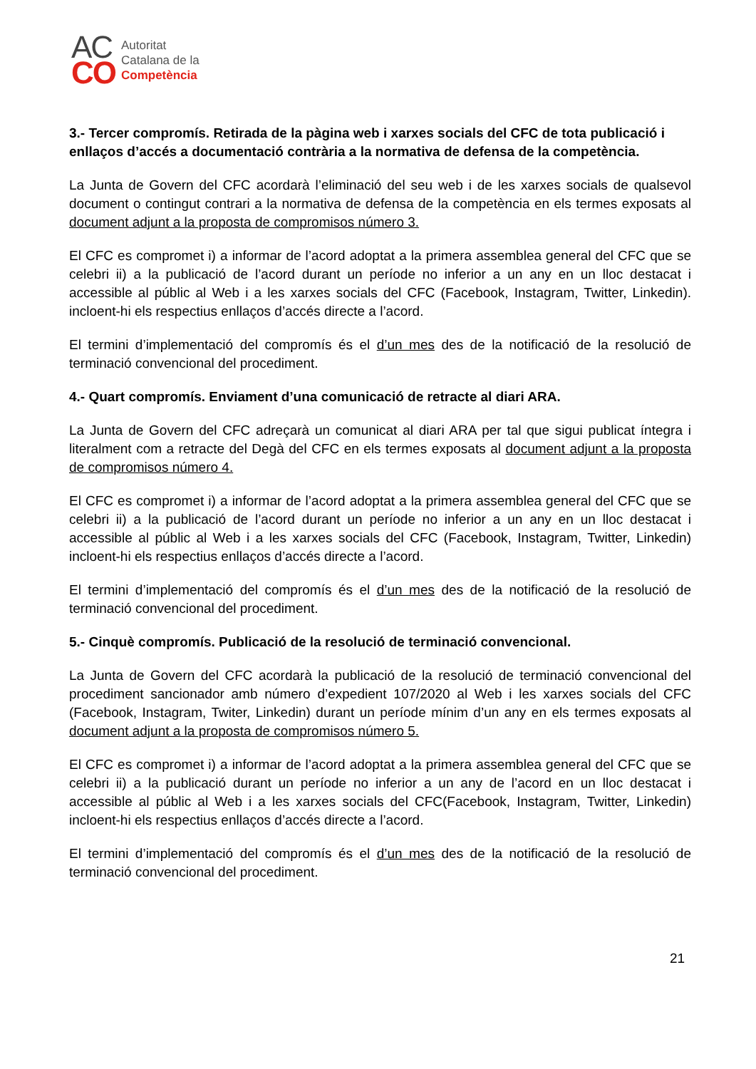AC
CO
Autoritat
Catalana de la
Competència
3.- Tercer compromís. Retirada de la pàgina web i xarxes socials del CFC de tota publicació i enllaços d’accés a documentació contrària a la normativa de defensa de la competència.
La Junta de Govern del CFC acordarà l’eliminació del seu web i de les xarxes socials de qualsevol document o contingut contrari a la normativa de defensa de la competència en els termes exposats al document adjunt a la proposta de compromisos número 3.
El CFC es compromet i) a informar de l’acord adoptat a la primera assemblea general del CFC que se celebri ii) a la publicació de l’acord durant un període no inferior a un any en un lloc destacat i accessible al públic al Web i a les xarxes socials del CFC (Facebook, Instagram, Twitter, Linkedin). incloent-hi els respectius enllaços d’accés directe a l’acord.
El termini d’implementació del compromís és el d’un mes des de la notificació de la resolució de terminació convencional del procediment.
4.- Quart compromís. Enviament d’una comunicació de retracte al diari ARA.
La Junta de Govern del CFC adreçarà un comunicat al diari ARA per tal que sigui publicat íntegra i literalment com a retracte del Degà del CFC en els termes exposats al document adjunt a la proposta de compromisos número 4.
El CFC es compromet i) a informar de l’acord adoptat a la primera assemblea general del CFC que se celebri ii) a la publicació de l’acord durant un període no inferior a un any en un lloc destacat i accessible al públic al Web i a les xarxes socials del CFC (Facebook, Instagram, Twitter, Linkedin) incloent-hi els respectius enllaços d’accés directe a l’acord.
El termini d’implementació del compromís és el d’un mes des de la notificació de la resolució de terminació convencional del procediment.
5.- Cinquè compromís. Publicació de la resolució de terminació convencional.
La Junta de Govern del CFC acordarà la publicació de la resolució de terminació convencional del procediment sancionador amb número d’expedient 107/2020 al Web i les xarxes socials del CFC (Facebook, Instagram, Twiter, Linkedin) durant un període mínim d’un any en els termes exposats al document adjunt a la proposta de compromisos número 5.
El CFC es compromet i) a informar de l’acord adoptat a la primera assemblea general del CFC que se celebri ii) a la publicació durant un període no inferior a un any de l’acord en un lloc destacat i accessible al públic al Web i a les xarxes socials del CFC(Facebook, Instagram, Twitter, Linkedin) incloent-hi els respectius enllaços d’accés directe a l’acord.
El termini d’implementació del compromís és el d’un mes des de la notificació de la resolució de terminació convencional del procediment.
21